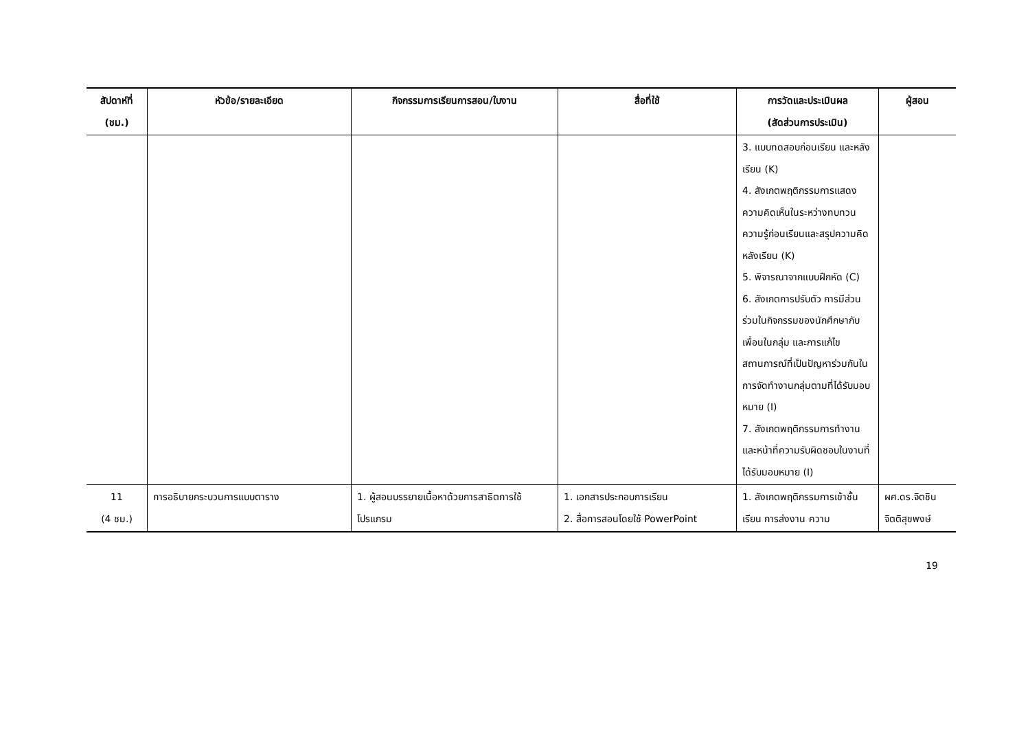| สัปดาห์ที่ (ชม.) | หัวข้อ/รายละเอียด | กิจกรรมการเรียนการสอน/ใบงาน | สื่อที่ใช้ | การวัดและประเมินผล (สัดส่วนการประเมิน) | ผู้สอน |
| --- | --- | --- | --- | --- | --- |
| | | | | 3. แบบทดสอบก่อนเรียน และหลังเรียน (K) 4. สังเกตพฤติกรรมการแสดงความคิดเห็นในระหว่างทบทวนความรู้ก่อนเรียนและสรุปความคิดหลังเรียน (K) 5. พิจารณาจากแบบฝึกหัด (C) 6. สังเกตการปรับตัว การมีส่วนร่วมในกิจกรรมของนักศึกษากับเพื่อนในกลุ่ม และการแก้ไขสถานการณ์ที่เป็นปัญหาร่วมกันในการจัดทำงานกลุ่มตามที่ได้รับมอบหมาย (I) 7. สังเกตพฤติกรรมการทำงานและหน้าที่ความรับผิดชอบในงานที่ได้รับมอบหมาย (I) | |
| 11 (4 ชม.) | การอธิบายกระบวนการแบบตาราง | 1. ผู้สอนบรรยายเนื้อหาด้วยการสาธิตการใช้โปรแกรม | 1. เอกสารประกอบการเรียน 2. สื่อการสอนโดยใช้ PowerPoint | 1. สังเกตพฤติกรรมการเข้าชั้นเรียน การส่งงาน ความ | ผศ.ดร.จิตชิน จิตติสุขพงษ์ |
19